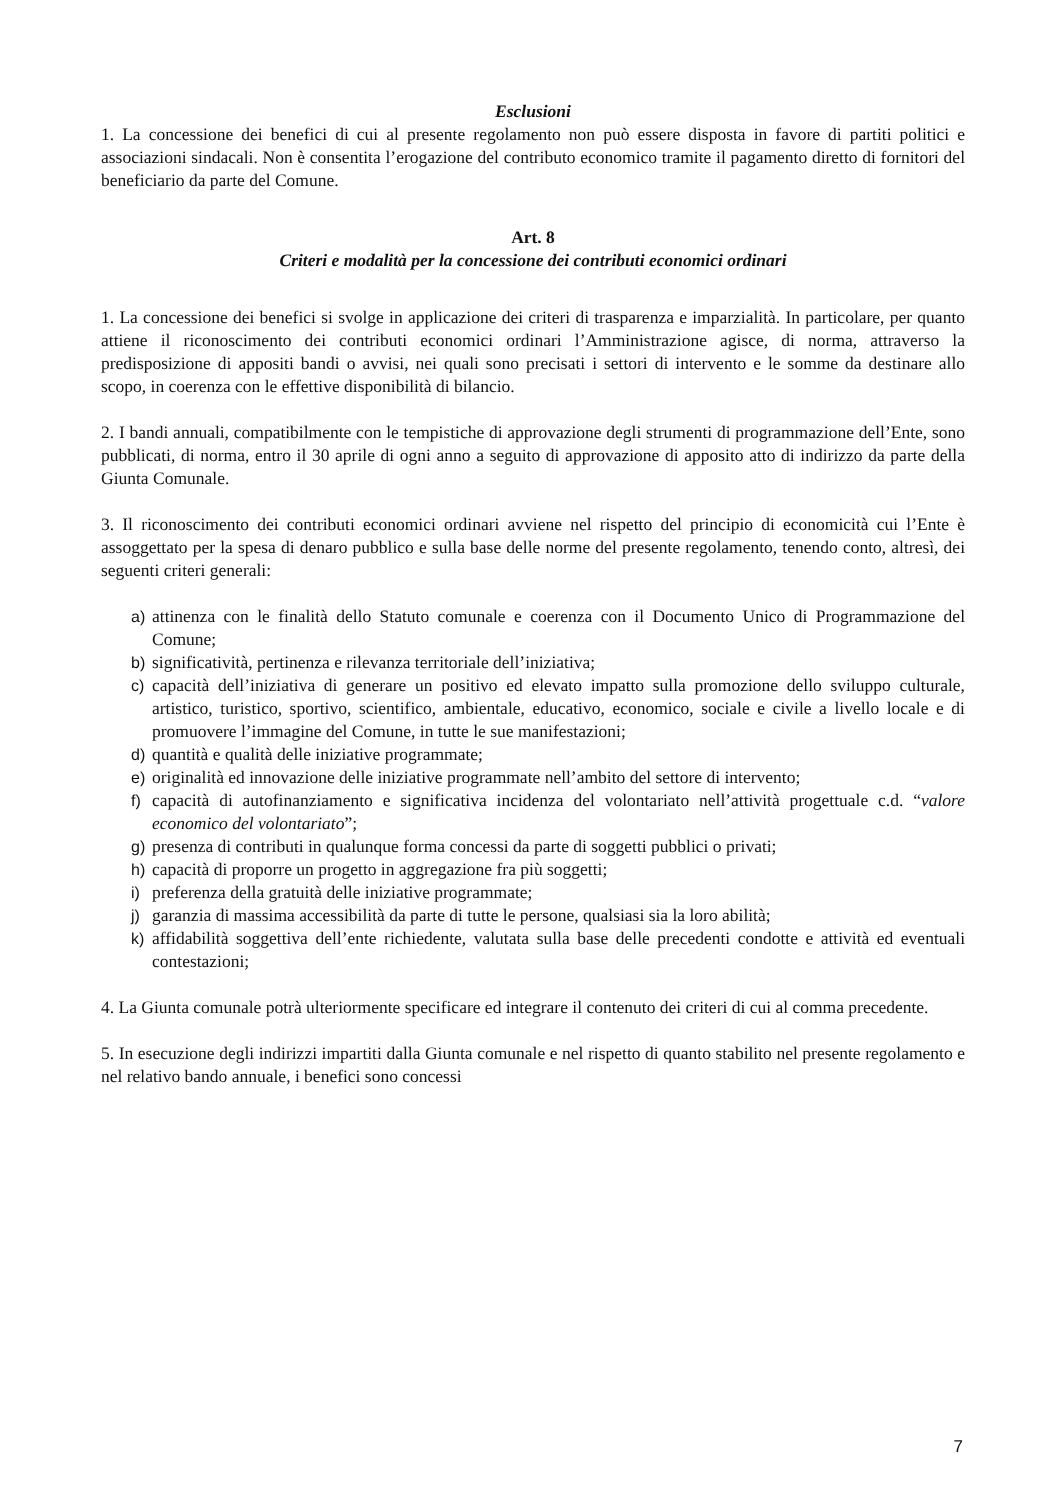Esclusioni
1. La concessione dei benefici di cui al presente regolamento non può essere disposta in favore di partiti politici e associazioni sindacali. Non è consentita l’erogazione del contributo economico tramite il pagamento diretto di fornitori del beneficiario da parte del Comune.
Art. 8
Criteri e modalità per la concessione dei contributi economici ordinari
1. La concessione dei benefici si svolge in applicazione dei criteri di trasparenza e imparzialità. In particolare, per quanto attiene il riconoscimento dei contributi economici ordinari l’Amministrazione agisce, di norma, attraverso la predisposizione di appositi bandi o avvisi, nei quali sono precisati i settori di intervento e le somme da destinare allo scopo, in coerenza con le effettive disponibilità di bilancio.
2. I bandi annuali, compatibilmente con le tempistiche di approvazione degli strumenti di programmazione dell’Ente, sono pubblicati, di norma, entro il 30 aprile di ogni anno a seguito di approvazione di apposito atto di indirizzo da parte della Giunta Comunale.
3. Il riconoscimento dei contributi economici ordinari avviene nel rispetto del principio di economicità cui l’Ente è assoggettato per la spesa di denaro pubblico e sulla base delle norme del presente regolamento, tenendo conto, altresì, dei seguenti criteri generali:
a) attinenza con le finalità dello Statuto comunale e coerenza con il Documento Unico di Programmazione del Comune;
b) significatività, pertinenza e rilevanza territoriale dell’iniziativa;
c) capacità dell’iniziativa di generare un positivo ed elevato impatto sulla promozione dello sviluppo culturale, artistico, turistico, sportivo, scientifico, ambientale, educativo, economico, sociale e civile a livello locale e di promuovere l’immagine del Comune, in tutte le sue manifestazioni;
d) quantità e qualità delle iniziative programmate;
e) originalità ed innovazione delle iniziative programmate nell’ambito del settore di intervento;
f) capacità di autofinanziamento e significativa incidenza del volontariato nell’attività progettuale c.d. “valore economico del volontariato”;
g) presenza di contributi in qualunque forma concessi da parte di soggetti pubblici o privati;
h) capacità di proporre un progetto in aggregazione fra più soggetti;
i) preferenza della gratuità delle iniziative programmate;
j) garanzia di massima accessibilità da parte di tutte le persone, qualsiasi sia la loro abilità;
k) affidabilità soggettiva dell’ente richiedente, valutata sulla base delle precedenti condotte e attività ed eventuali contestazioni;
4. La Giunta comunale potrà ulteriormente specificare ed integrare il contenuto dei criteri di cui al comma precedente.
5. In esecuzione degli indirizzi impartiti dalla Giunta comunale e nel rispetto di quanto stabilito nel presente regolamento e nel relativo bando annuale, i benefici sono concessi
7